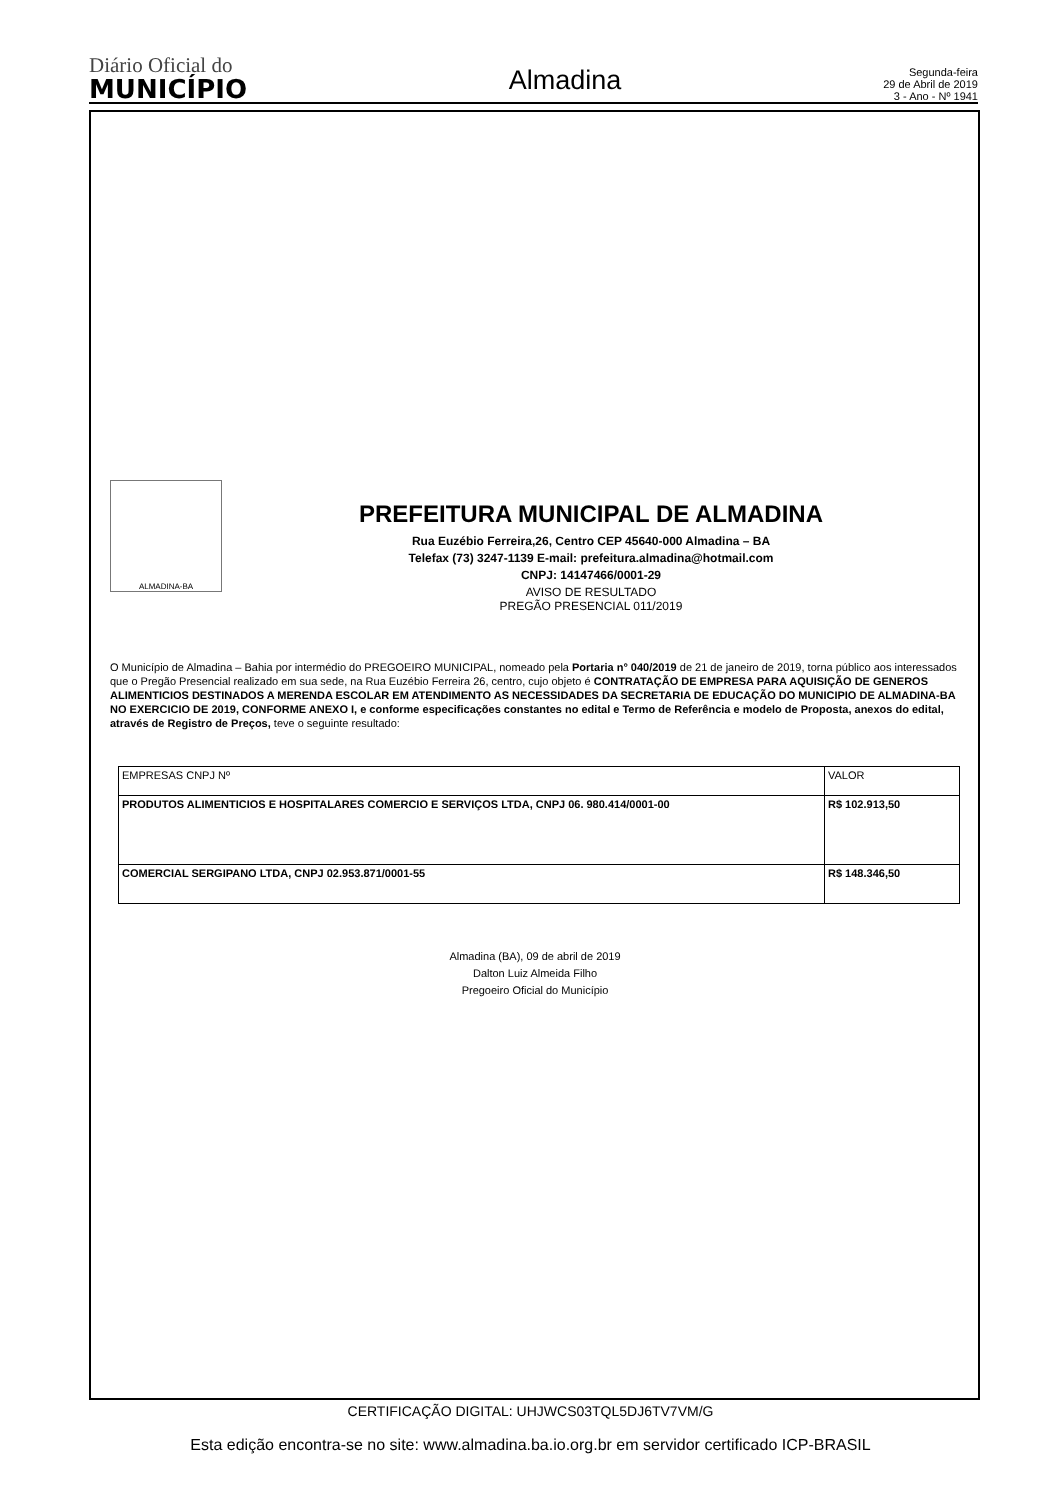Diário Oficial do
MUNICÍPIO
Almadina
Segunda-feira
29 de Abril de 2019
3 - Ano - Nº 1941
ALMADINA-BA
PREFEITURA MUNICIPAL DE ALMADINA
Rua Euzébio Ferreira,26, Centro CEP 45640-000 Almadina – BA
Telefax (73) 3247-1139 E-mail: prefeitura.almadina@hotmail.com
CNPJ: 14147466/0001-29
AVISO DE RESULTADO
PREGÃO PRESENCIAL 011/2019
O Município de Almadina – Bahia por intermédio do PREGOEIRO MUNICIPAL, nomeado pela Portaria n° 040/2019 de 21 de janeiro de 2019, torna público aos interessados que o Pregão Presencial realizado em sua sede, na Rua Euzébio Ferreira 26, centro, cujo objeto é CONTRATAÇÃO DE EMPRESA PARA AQUISIÇÃO DE GENEROS ALIMENTICIOS DESTINADOS A MERENDA ESCOLAR EM ATENDIMENTO AS NECESSIDADES DA SECRETARIA DE EDUCAÇÃO DO MUNICIPIO DE ALMADINA-BA NO EXERCICIO DE 2019, CONFORME ANEXO I, e conforme especificações constantes no edital e Termo de Referência e modelo de Proposta, anexos do edital, através de Registro de Preços, teve o seguinte resultado:
| EMPRESAS CNPJ Nº | VALOR |
| --- | --- |
| PRODUTOS ALIMENTICIOS E HOSPITALARES COMERCIO E SERVIÇOS LTDA, CNPJ 06. 980.414/0001-00 | R$ 102.913,50 |
| COMERCIAL SERGIPANO LTDA, CNPJ 02.953.871/0001-55 | R$ 148.346,50 |
Almadina (BA), 09 de abril de 2019
Dalton Luiz Almeida Filho
Pregoeiro Oficial do Município
CERTIFICAÇÃO DIGITAL: UHJWCS03TQL5DJ6TV7VM/G
Esta edição encontra-se no site: www.almadina.ba.io.org.br em servidor certificado ICP-BRASIL